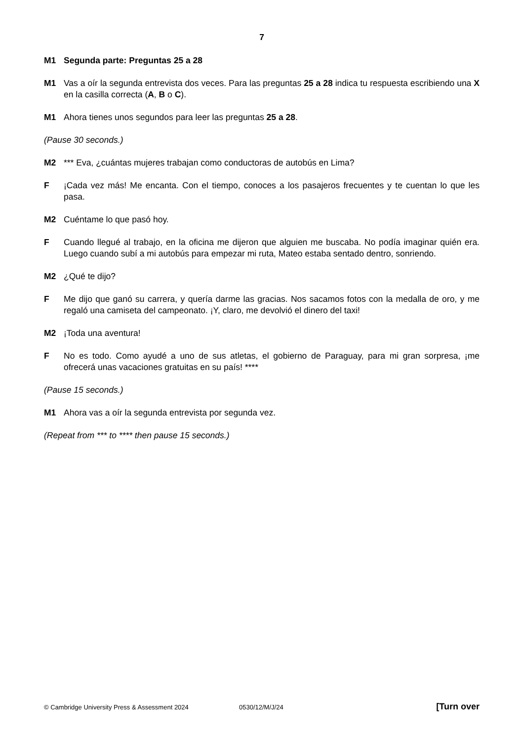7
M1 Segunda parte: Preguntas 25 a 28
M1 Vas a oír la segunda entrevista dos veces. Para las preguntas 25 a 28 indica tu respuesta escribiendo una X en la casilla correcta (A, B o C).
M1 Ahora tienes unos segundos para leer las preguntas 25 a 28.
(Pause 30 seconds.)
M2 *** Eva, ¿cuántas mujeres trabajan como conductoras de autobús en Lima?
F ¡Cada vez más! Me encanta. Con el tiempo, conoces a los pasajeros frecuentes y te cuentan lo que les pasa.
M2 Cuéntame lo que pasó hoy.
F Cuando llegué al trabajo, en la oficina me dijeron que alguien me buscaba. No podía imaginar quién era. Luego cuando subí a mi autobús para empezar mi ruta, Mateo estaba sentado dentro, sonriendo.
M2 ¿Qué te dijo?
F Me dijo que ganó su carrera, y quería darme las gracias. Nos sacamos fotos con la medalla de oro, y me regaló una camiseta del campeonato. ¡Y, claro, me devolvió el dinero del taxi!
M2 ¡Toda una aventura!
F No es todo. Como ayudé a uno de sus atletas, el gobierno de Paraguay, para mi gran sorpresa, ¡me ofrecerá unas vacaciones gratuitas en su país! ****
(Pause 15 seconds.)
M1 Ahora vas a oír la segunda entrevista por segunda vez.
(Repeat from *** to **** then pause 15 seconds.)
© Cambridge University Press & Assessment 2024 0530/12/M/J/24 [Turn over